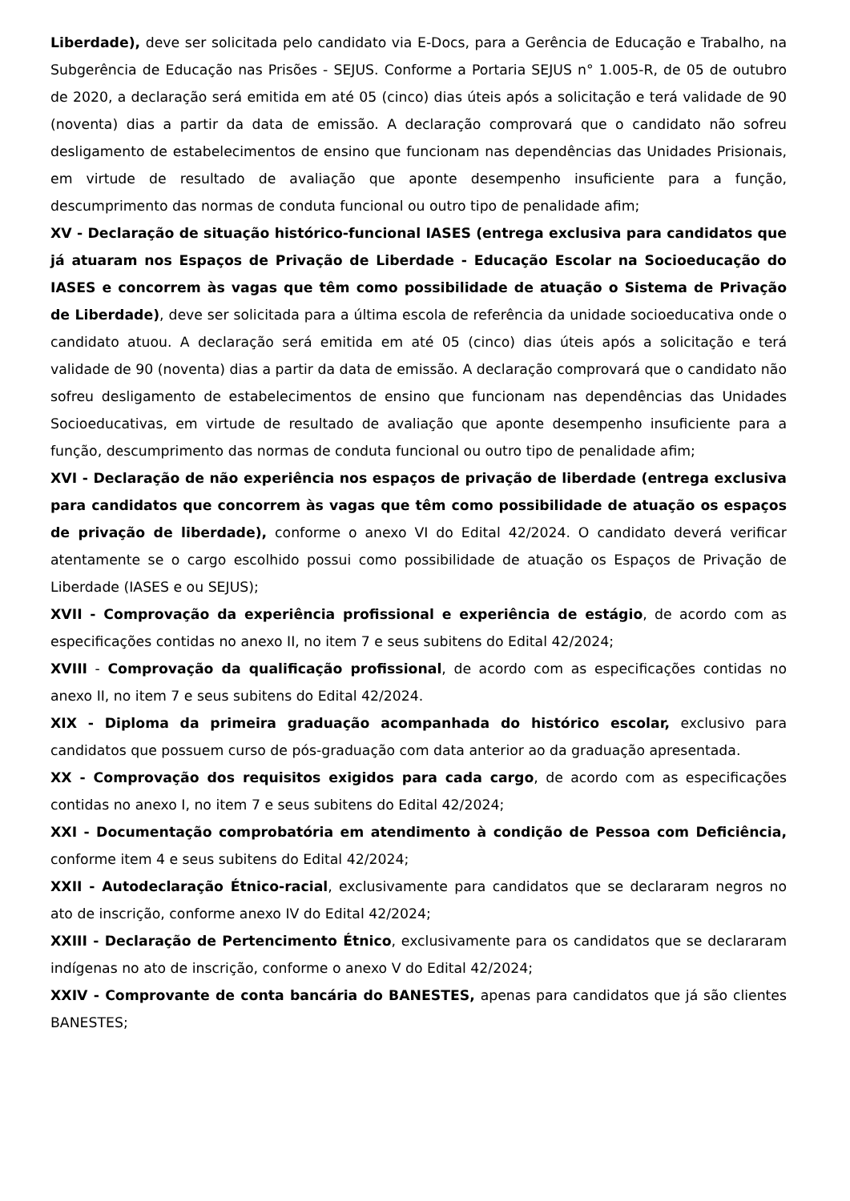Liberdade), deve ser solicitada pelo candidato via E-Docs, para a Gerência de Educação e Trabalho, na Subgerência de Educação nas Prisões - SEJUS. Conforme a Portaria SEJUS n° 1.005-R, de 05 de outubro de 2020, a declaração será emitida em até 05 (cinco) dias úteis após a solicitação e terá validade de 90 (noventa) dias a partir da data de emissão. A declaração comprovará que o candidato não sofreu desligamento de estabelecimentos de ensino que funcionam nas dependências das Unidades Prisionais, em virtude de resultado de avaliação que aponte desempenho insuficiente para a função, descumprimento das normas de conduta funcional ou outro tipo de penalidade afim;
XV - Declaração de situação histórico-funcional IASES (entrega exclusiva para candidatos que já atuaram nos Espaços de Privação de Liberdade - Educação Escolar na Socioeducação do IASES e concorrem às vagas que têm como possibilidade de atuação o Sistema de Privação de Liberdade), deve ser solicitada para a última escola de referência da unidade socioeducativa onde o candidato atuou. A declaração será emitida em até 05 (cinco) dias úteis após a solicitação e terá validade de 90 (noventa) dias a partir da data de emissão. A declaração comprovará que o candidato não sofreu desligamento de estabelecimentos de ensino que funcionam nas dependências das Unidades Socioeducativas, em virtude de resultado de avaliação que aponte desempenho insuficiente para a função, descumprimento das normas de conduta funcional ou outro tipo de penalidade afim;
XVI - Declaração de não experiência nos espaços de privação de liberdade (entrega exclusiva para candidatos que concorrem às vagas que têm como possibilidade de atuação os espaços de privação de liberdade), conforme o anexo VI do Edital 42/2024. O candidato deverá verificar atentamente se o cargo escolhido possui como possibilidade de atuação os Espaços de Privação de Liberdade (IASES e ou SEJUS);
XVII - Comprovação da experiência profissional e experiência de estágio, de acordo com as especificações contidas no anexo II, no item 7 e seus subitens do Edital 42/2024;
XVIII - Comprovação da qualificação profissional, de acordo com as especificações contidas no anexo II, no item 7 e seus subitens do Edital 42/2024.
XIX - Diploma da primeira graduação acompanhada do histórico escolar, exclusivo para candidatos que possuem curso de pós-graduação com data anterior ao da graduação apresentada.
XX - Comprovação dos requisitos exigidos para cada cargo, de acordo com as especificações contidas no anexo I, no item 7 e seus subitens do Edital 42/2024;
XXI - Documentação comprobatória em atendimento à condição de Pessoa com Deficiência, conforme item 4 e seus subitens do Edital 42/2024;
XXII - Autodeclaração Étnico-racial, exclusivamente para candidatos que se declararam negros no ato de inscrição, conforme anexo IV do Edital 42/2024;
XXIII - Declaração de Pertencimento Étnico, exclusivamente para os candidatos que se declararam indígenas no ato de inscrição, conforme o anexo V do Edital 42/2024;
XXIV - Comprovante de conta bancária do BANESTES, apenas para candidatos que já são clientes BANESTES;